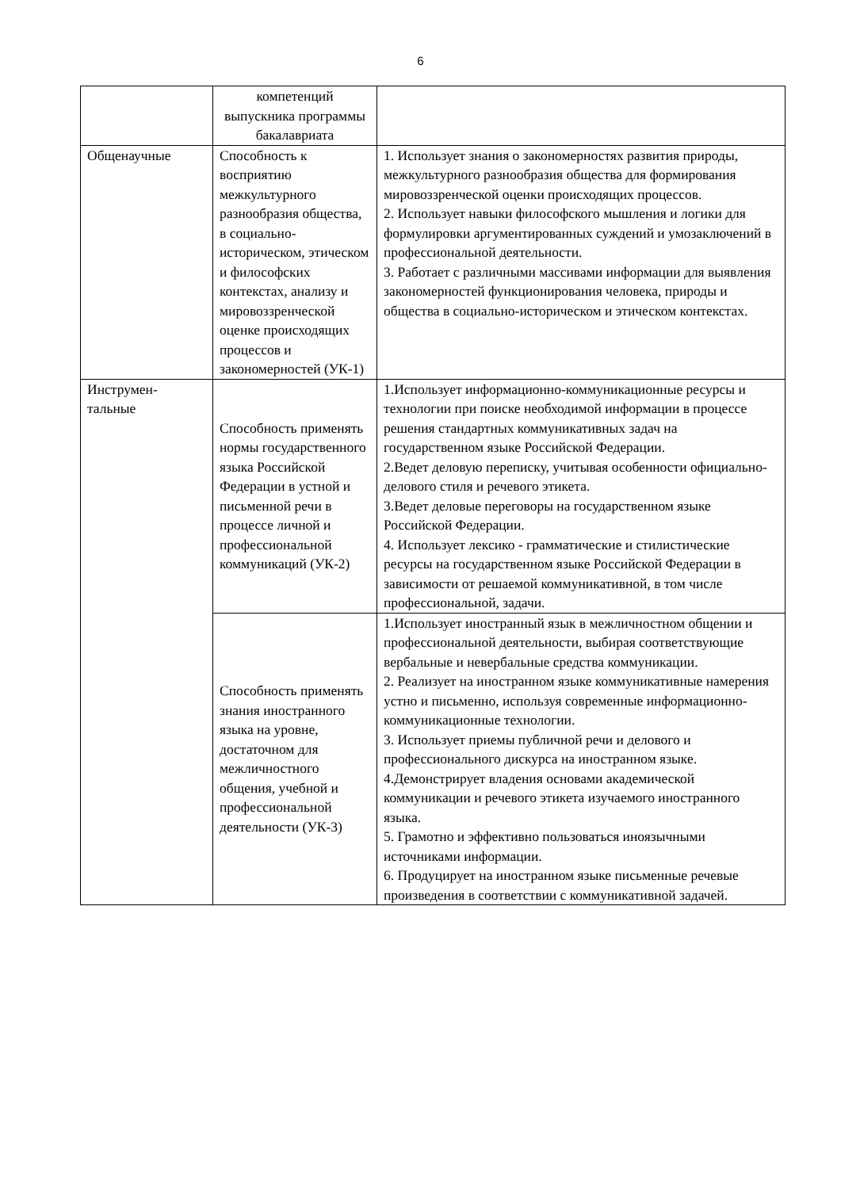6
| | компетенций выпускника программы бакалавриата | |
| Общенаучные | Способность к восприятию межкультурного разнообразия общества, в социально-историческом, этическом и философских контекстах, анализу и мировоззренческой оценке происходящих процессов и закономерностей (УК-1) | 1. Использует знания о закономерностях развития природы, межкультурного разнообразия общества для формирования мировоззренческой оценки происходящих процессов. 2. Использует навыки философского мышления и логики для формулировки аргументированных суждений и умозаключений в профессиональной деятельности. 3. Работает с различными массивами информации для выявления закономерностей функционирования человека, природы и общества в социально-историческом и этическом контекстах. |
| Инструмен- тальные | Способность применять нормы государственного языка Российской Федерации в устной и письменной речи в процессе личной и профессиональной коммуникаций (УК-2) | 1.Использует информационно-коммуникационные ресурсы и технологии при поиске необходимой информации в процессе решения стандартных коммуникативных задач на государственном языке Российской Федерации. 2.Ведет деловую переписку, учитывая особенности официально- делового стиля и речевого этикета. 3.Ведет деловые переговоры на государственном языке Российской Федерации. 4. Использует лексико - грамматические и стилистические ресурсы на государственном языке Российской Федерации в зависимости от решаемой коммуникативной, в том числе профессиональной, задачи. |
| | Способность применять знания иностранного языка на уровне, достаточном для межличностного общения, учебной и профессиональной деятельности (УК-3) | 1.Использует иностранный язык в межличностном общении и профессиональной деятельности, выбирая соответствующие вербальные и невербальные средства коммуникации. 2. Реализует на иностранном языке коммуникативные намерения устно и письменно, используя современные информационно-коммуникационные технологии. 3. Использует приемы публичной речи и делового и профессионального дискурса на иностранном языке. 4.Демонстрирует владения основами академической коммуникации и речевого этикета изучаемого иностранного языка. 5. Грамотно и эффективно пользоваться иноязычными источниками информации. 6. Продуцирует на иностранном языке письменные речевые произведения в соответствии с коммуникативной задачей. |